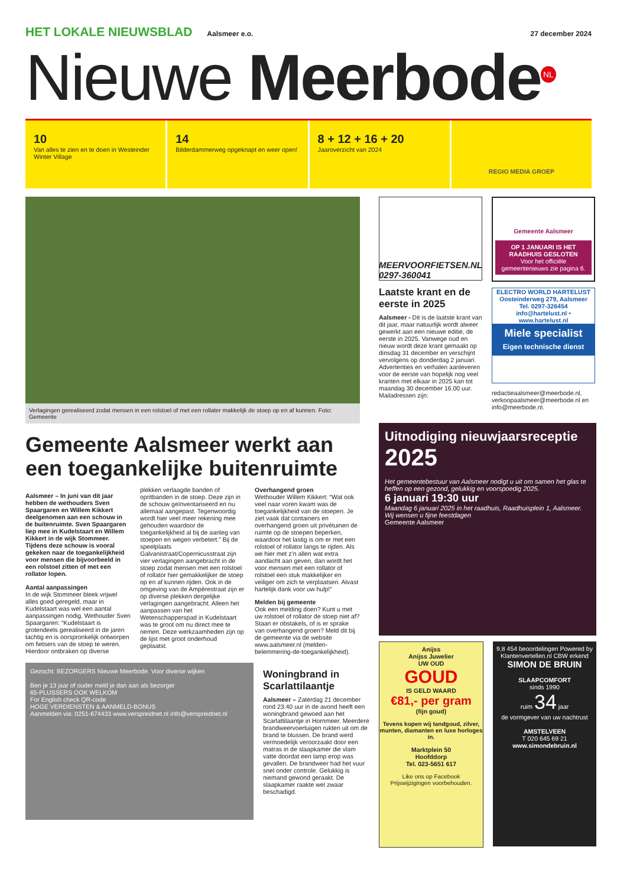HET LOKALE NIEUWSBLAD Aalsmeer e.o. 27 december 2024
Nieuwe Meerbode<sup>NL</sup>
10
Van alles te zien en te doen in Westeinder Winter Village
14
Bilderdammerweg opgeknapt en weer open!
8 + 12 + 16 + 20
Jaaroverzicht van 2024
REGIO MEDIA GROEP
Verlagingen gerealiseerd zodat mensen in een rolstoel of met een rollater makkelijk de stoep op en af kunnen. Foto: Gemeente
Gemeente Aalsmeer werkt aan een toegankelijke buitenruimte
Aalsmeer – In juni van dit jaar hebben de wethouders Sven Spaargaren en Willem Kikkert deelgenomen aan een schouw in de buitenruimte. Sven Spaargaren liep mee in Kudelstaart en Willem Kikkert in de wijk Stommeer. Tijdens deze schouw is vooral gekeken naar de toegankelijkheid voor mensen die bijvoorbeeld in een rolstoel zitten of met een rollator lopen.
Aantal aanpassingen
In de wijk Stommeer bleek vrijwel alles goed geregeld, maar in Kudelstaart was wel een aantal aanpassingen nodig. Wethouder Sven Spaargaren: “Kudelstaart is grotendeels gerealiseerd in de jaren tachtig en is oorspronkelijk ontworpen om fietsers van de stoep te weren. Hierdoor ontbraken op diverse plekken verlaagde banden of opritbanden in de stoep. Deze zijn in de schouw geïnventariseerd en nu allemaal aangepast. Tegenwoordig wordt hier veel meer rekening mee gehouden waardoor de toegankelijkheid al bij de aanleg van stoepen en wegen verbetert.” Bij de speelplaats Galvanistraat/Copernicusstraat zijn vier verlagingen aangebracht in de stoep zodat mensen met een rolstoel of rollator hier gemakkelijker de stoep op en af kunnen rijden. Ook in de omgeving van de Ampèrestraat zijn er op diverse plekken dergelijke verlagingen aangebracht. Alleen het aanpassen van het Wetenschapperspad in Kudelstaart was te groot om nu direct mee te nemen. Deze werkzaamheden zijn op de lijst met groot onderhoud geplaatst.
Overhangend groen
Wethouder Willem Kikkert: “Wat ook veel naar voren kwam was de toegankelijkheid van de stoepen. Je ziet vaak dat containers en overhangend groen uit privétuinen de ruimte op de stoepen beperken, waardoor het lastig is om er met een rolstoel of rollator langs te rijden. Als we hier met z’n allen wat extra aandacht aan geven, dan wordt het voor mensen met een rollator of rolstoel een stuk makkelijker en veiliger om zich te verplaatsen. Alvast hartelijk dank voor uw hulp!”
Melden bij gemeente
Ook een melding doen? Kunt u met uw rolstoel of rollator de stoep niet af? Staan er obstakels, of is er sprake van overhangend groen? Meld dit bij de gemeente via de website www.aalsmeer.nl (melden-belemmering-de-toegankelijkheid).
Gezocht: BEZORGERS Nieuwe Meerbode. Voor diverse wijken
Ben je 13 jaar of ouder meld je dan aan als bezorger
65-PLUSSERS OOK WELKOM
For English check QR-code
HOGE VERDIENSTEN & AANMELD-BONUS
Aanmelden via: 0251-674433 www.verspreidnet.nl info@verspreidnet.nl
Woningbrand in Scarlattilaantje
Aalsmeer – Zaterdag 21 december rond 23:40 uur in de avond heeft een woningbrand gewoed aan het Scarlattilaantje in Hornmeer. Meerdere brandweervoertuigen rukten uit om de brand te blussen. De brand werd vermoedelijk veroorzaakt door een matras in de slaapkamer die vlam vatte doordat een lamp erop was gevallen. De brandweer had het vuur snel onder controle. Gelukkig is niemand gewond geraakt. De slaapkamer raakte wel zwaar beschadigd.
MEERVOORFIETSEN.NL
0297-360041
Laatste krant en de eerste in 2025
Aalsmeer - Dit is de laatste krant van dit jaar, maar natuurlijk wordt alweer gewerkt aan een nieuwe editie, de eerste in 2025. Vanwege oud en nieuw wordt deze krant gemaakt op dinsdag 31 december en verschijnt vervolgens op donderdag 2 januari. Advertenties en verhalen aanleveren voor de eerste van hopelijk nog veel kranten met elkaar in 2025 kan tot maandag 30 december 16.00 uur. Mailadressen zijn:
Gemeente Aalsmeer
OP 1 JANUARI IS HET RAADHUIS GESLOTEN
Voor het officiële gemeentenieuws zie pagina 6.
ELECTRO WORLD HARTELUST
Oosteinderweg 279, Aalsmeer
Tel. 0297-326454
info@hartelust.nl • www.hartelust.nl
Miele specialist
Eigen technische dienst
redactieaalsmeer@meerbode.nl, verkoopaalsmeer@meerbode.nl en info@meerbode.nl.
Uitnodiging nieuwjaarsreceptie
2025
Het gemeentebestuur van Aalsmeer nodigt u uit om samen het glas te heffen op een gezond, gelukkig en voorspoedig 2025.
6 januari 19:30 uur
Maandag 6 januari 2025 in het raadhuis, Raadhuisplein 1, Aalsmeer.
Wij wensen u fijne feestdagen
Gemeente Aalsmeer
Anijss
Anijss Juwelier
UW OUD
GOUD
IS GELD WAARD
€81,- per gram
(fijn goud)
Tevens kopen wij tandgoud, zilver, munten, diamanten en luxe horloges in.
Marktplein 50
Hoofddorp
Tel. 023-5651 617
Like ons op Facebook
Prijswijzigingen voorbehouden.
9,8 454 beoordelingen Powered by Klantenvertellen.nl CBW erkend
SIMON DE BRUIN
SLAAPCOMFORT
sinds 1990
ruim 34 jaar
de vormgever van uw nachtrust
AMSTELVEEN
T 020 645 69 21
www.simondebruin.nl